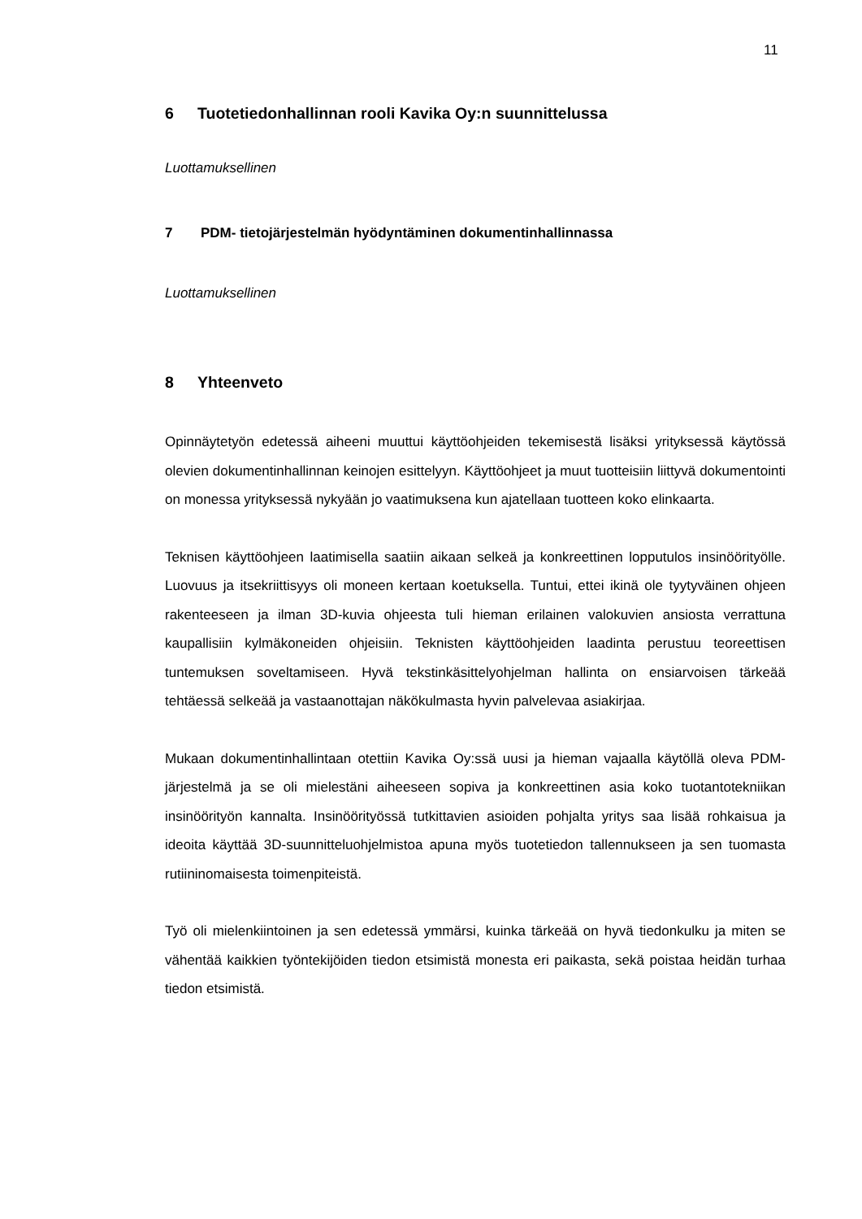11
6 Tuotetiedonhallinnan rooli Kavika Oy:n suunnittelussa
Luottamuksellinen
7 PDM- tietojärjestelmän hyödyntäminen dokumentinhallinnassa
Luottamuksellinen
8 Yhteenveto
Opinnäytetyön edetessä aiheeni muuttui käyttöohjeiden tekemisestä lisäksi yrityksessä käytössä olevien dokumentinhallinnan keinojen esittelyyn. Käyttöohjeet ja muut tuotteisiin liittyvä dokumentointi on monessa yrityksessä nykyään jo vaatimuksena kun ajatellaan tuotteen koko elinkaarta.
Teknisen käyttöohjeen laatimisella saatiin aikaan selkeä ja konkreettinen lopputulos insinöörityölle. Luovuus ja itsekriittisyys oli moneen kertaan koetuksella. Tuntui, ettei ikinä ole tyytyväinen ohjeen rakenteeseen ja ilman 3D-kuvia ohjeesta tuli hieman erilainen valokuvien ansiosta verrattuna kaupallisiin kylmäkoneiden ohjeisiin. Teknisten käyttöohjeiden laadinta perustuu teoreettisen tuntemuksen soveltamiseen. Hyvä tekstinkäsittelyohjelman hallinta on ensiarvoisen tärkeää tehtäessä selkeää ja vastaanottajan näkökulmasta hyvin palvelevaa asiakirjaa.
Mukaan dokumentinhallintaan otettiin Kavika Oy:ssä uusi ja hieman vajaalla käytöllä oleva PDM-järjestelmä ja se oli mielestäni aiheeseen sopiva ja konkreettinen asia koko tuotantotekniikan insinöörityön kannalta. Insinöörityössä tutkittavien asioiden pohjalta yritys saa lisää rohkaisua ja ideoita käyttää 3D-suunnittelu­ohjelmistoa apuna myös tuotetiedon tallennukseen ja sen tuomasta rutiininomaisesta toimenpiteistä.
Työ oli mielenkiintoinen ja sen edetessä ymmärsi, kuinka tärkeää on hyvä tiedonkulku ja miten se vähentää kaikkien työntekijöiden tiedon etsimistä monesta eri paikasta, sekä poistaa heidän turhaa tiedon etsimistä.